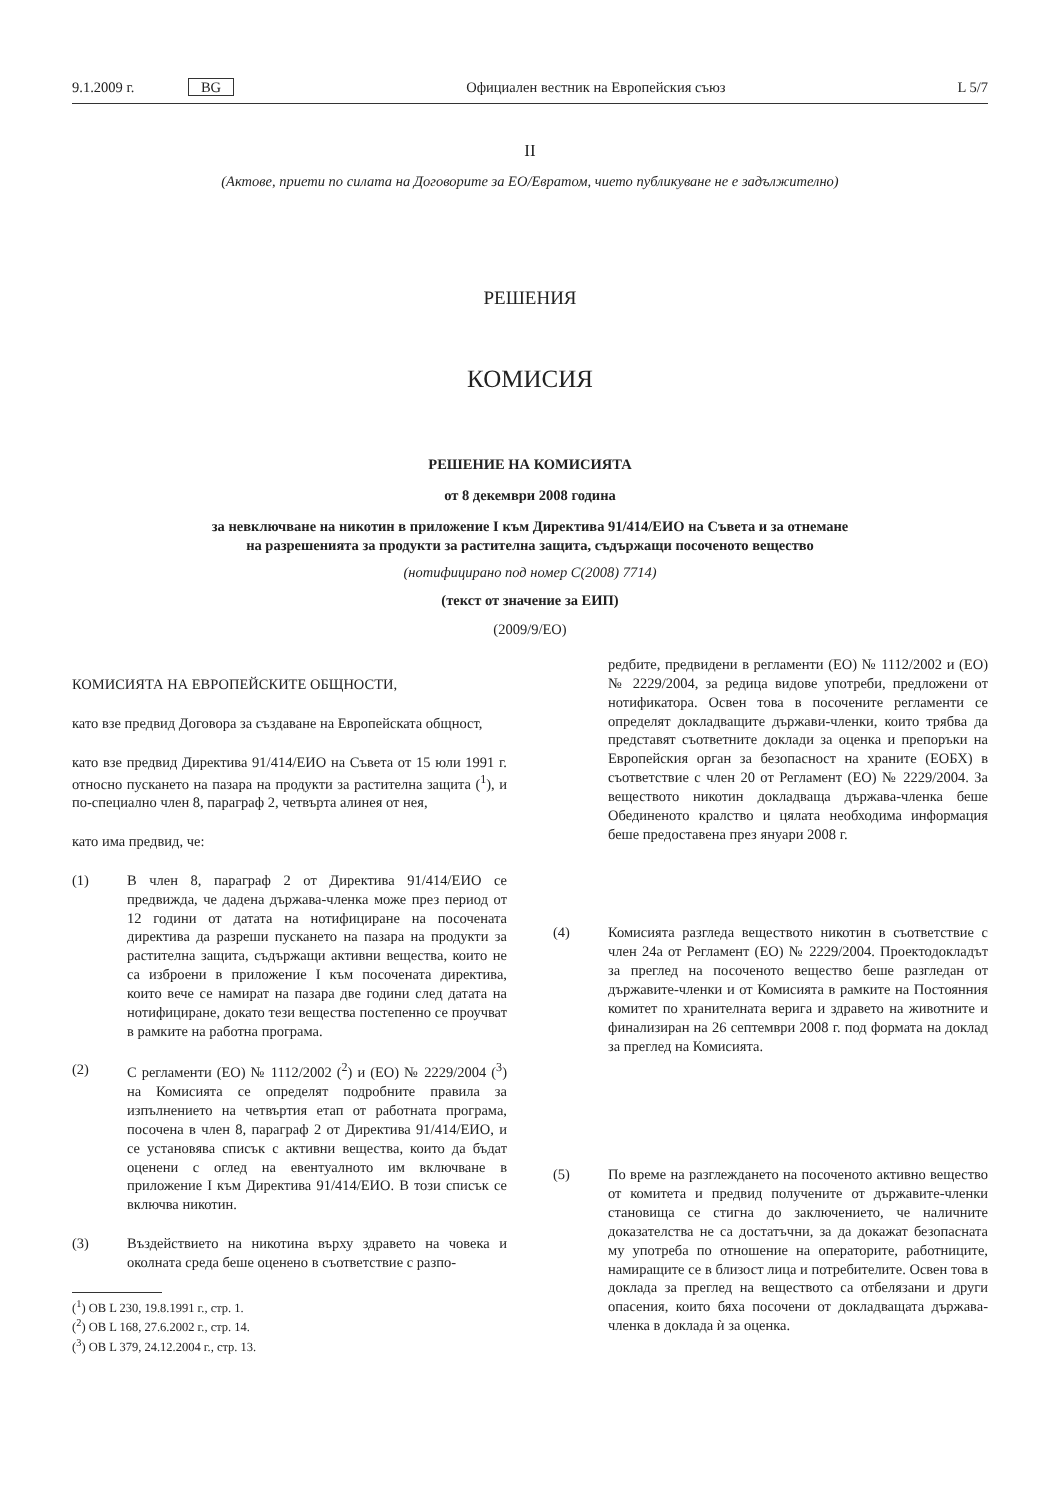9.1.2009 г. BG Официален вестник на Европейския съюз L 5/7
II
(Актове, приети по силата на Договорите за ЕО/Евратом, чието публикуване не е задължително)
РЕШЕНИЯ
КОМИСИЯ
РЕШЕНИЕ НА КОМИСИЯТА
от 8 декември 2008 година
за невключване на никотин в приложение I към Директива 91/414/ЕИО на Съвета и за отнемане
на разрешенията за продукти за растителна защита, съдържащи посоченото вещество
(нотифицирано под номер C(2008) 7714)
(текст от значение за ЕИП)
(2009/9/ЕО)
КОМИСИЯТА НА ЕВРОПЕЙСКИТЕ ОБЩНОСТИ,
като взе предвид Договора за създаване на Европейската общност,
като взе предвид Директива 91/414/ЕИО на Съвета от 15 юли 1991 г. относно пускането на пазара на продукти за растителна защита (<sup>1</sup>), и по-специално член 8, параграф 2, четвърта алинея от нея,
като има предвид, че:
(1) В член 8, параграф 2 от Директива 91/414/ЕИО се предвижда, че дадена държава-членка може през период от 12 години от датата на нотифициране на посочената директива да разреши пускането на пазара на продукти за растителна защита, съдържащи активни вещества, които не са изброени в приложение I към посочената директива, които вече се намират на пазара две години след датата на нотифициране, докато тези вещества постепенно се проучват в рамките на работна програма.
(2) С регламенти (ЕО) № 1112/2002 (<sup>2</sup>) и (ЕО) № 2229/2004 (<sup>3</sup>) на Комисията се определят подробните правила за изпълнението на четвъртия етап от работната програма, посочена в член 8, параграф 2 от Директива 91/414/ЕИО, и се установява списък с активни вещества, които да бъдат оценени с оглед на евентуалното им включване в приложение I към Директива 91/414/ЕИО. В този списък се включва никотин.
(3) Въздействието на никотина върху здравето на човека и околната среда беше оценено в съответствие с разпо-
(<sup>1</sup>) ОВ L 230, 19.8.1991 г., стр. 1.
(<sup>2</sup>) ОВ L 168, 27.6.2002 г., стр. 14.
(<sup>3</sup>) ОВ L 379, 24.12.2004 г., стр. 13.
редбите, предвидени в регламенти (ЕО) № 1112/2002 и (ЕО) № 2229/2004, за редица видове употреби, предложени от нотификатора. Освен това в посочените регламенти се определят докладващите държави-членки, които трябва да представят съответните доклади за оценка и препоръки на Европейския орган за безопасност на храните (ЕОБХ) в съответствие с член 20 от Регламент (ЕО) № 2229/2004. За веществото никотин докладваща държава-членка беше Обединеното кралство и цялата необходима информация беше предоставена през януари 2008 г.
(4) Комисията разгледа веществото никотин в съответствие с член 24а от Регламент (ЕО) № 2229/2004. Проектодокладът за преглед на посоченото вещество беше разгледан от държавите-членки и от Комисията в рамките на Постоянния комитет по хранителната верига и здравето на животните и финализиран на 26 септември 2008 г. под формата на доклад за преглед на Комисията.
(5) По време на разглеждането на посоченото активно вещество от комитета и предвид получените от държавите-членки становища се стигна до заключението, че наличните доказателства не са достатъчни, за да докажат безопасната му употреба по отношение на операторите, работниците, намиращите се в близост лица и потребителите. Освен това в доклада за преглед на веществото са отбелязани и други опасения, които бяха посочени от докладващата държава-членка в доклада ѝ за оценка.